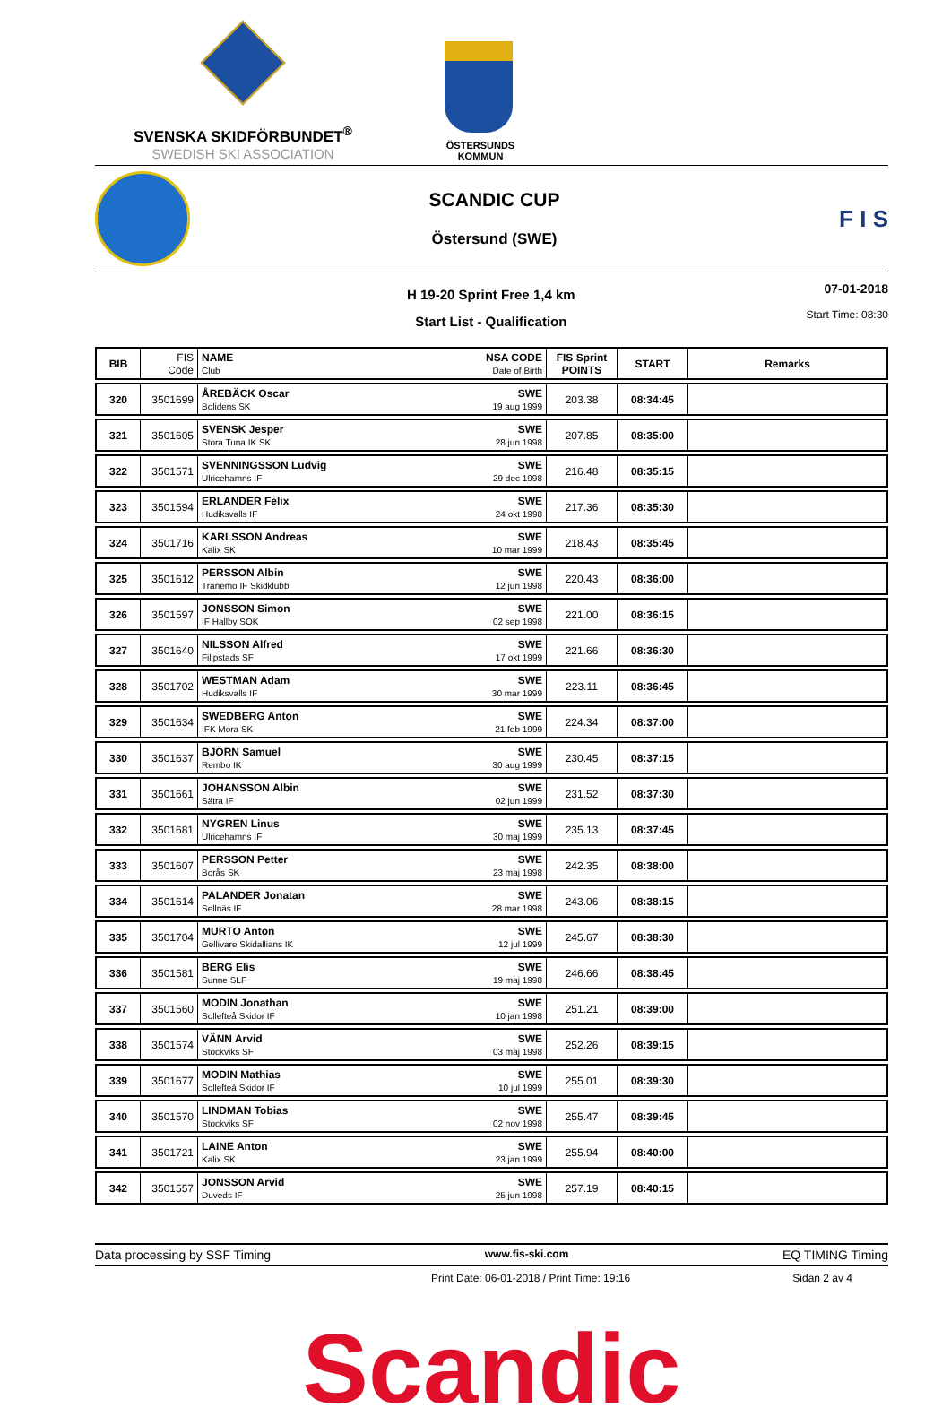SVENSKA SKIDFÖRBUNDET<sup>®</sup>
SWEDISH SKI ASSOCIATION
ÖSTERSUNDS
KOMMUN
SCANDIC CUP
Östersund (SWE)
F I S
H 19-20 Sprint Free 1,4 km
Start List - Qualification
07-01-2018
Start Time: 08:30
| BIB | FIS Code | NAME Club NSA CODE Date of Birth | FIS Sprint POINTS | START | Remarks |
| --- | --- | --- | --- | --- | --- |
| 320 | 3501699 | ÅREBÄCK Oscar Bolidens SK SWE 19 aug 1999 | 203.38 | 08:34:45 | |
| 321 | 3501605 | SVENSK Jesper Stora Tuna IK SK SWE 28 jun 1998 | 207.85 | 08:35:00 | |
| 322 | 3501571 | SVENNINGSSON Ludvig Ulricehamns IF SWE 29 dec 1998 | 216.48 | 08:35:15 | |
| 323 | 3501594 | ERLANDER Felix Hudiksvalls IF SWE 24 okt 1998 | 217.36 | 08:35:30 | |
| 324 | 3501716 | KARLSSON Andreas Kalix SK SWE 10 mar 1999 | 218.43 | 08:35:45 | |
| 325 | 3501612 | PERSSON Albin Tranemo IF Skidklubb SWE 12 jun 1998 | 220.43 | 08:36:00 | |
| 326 | 3501597 | JONSSON Simon IF Hallby SOK SWE 02 sep 1998 | 221.00 | 08:36:15 | |
| 327 | 3501640 | NILSSON Alfred Filipstads SF SWE 17 okt 1999 | 221.66 | 08:36:30 | |
| 328 | 3501702 | WESTMAN Adam Hudiksvalls IF SWE 30 mar 1999 | 223.11 | 08:36:45 | |
| 329 | 3501634 | SWEDBERG Anton IFK Mora SK SWE 21 feb 1999 | 224.34 | 08:37:00 | |
| 330 | 3501637 | BJÖRN Samuel Rembo IK SWE 30 aug 1999 | 230.45 | 08:37:15 | |
| 331 | 3501661 | JOHANSSON Albin Sätra IF SWE 02 jun 1999 | 231.52 | 08:37:30 | |
| 332 | 3501681 | NYGREN Linus Ulricehamns IF SWE 30 maj 1999 | 235.13 | 08:37:45 | |
| 333 | 3501607 | PERSSON Petter Borås SK SWE 23 maj 1998 | 242.35 | 08:38:00 | |
| 334 | 3501614 | PALANDER Jonatan Sellnäs IF SWE 28 mar 1998 | 243.06 | 08:38:15 | |
| 335 | 3501704 | MURTO Anton Gellivare Skidallians IK SWE 12 jul 1999 | 245.67 | 08:38:30 | |
| 336 | 3501581 | BERG Elis Sunne SLF SWE 19 maj 1998 | 246.66 | 08:38:45 | |
| 337 | 3501560 | MODIN Jonathan Sollefteå Skidor IF SWE 10 jan 1998 | 251.21 | 08:39:00 | |
| 338 | 3501574 | VÄNN Arvid Stockviks SF SWE 03 maj 1998 | 252.26 | 08:39:15 | |
| 339 | 3501677 | MODIN Mathias Sollefteå Skidor IF SWE 10 jul 1999 | 255.01 | 08:39:30 | |
| 340 | 3501570 | LINDMAN Tobias Stockviks SF SWE 02 nov 1998 | 255.47 | 08:39:45 | |
| 341 | 3501721 | LAINE Anton Kalix SK SWE 23 jan 1999 | 255.94 | 08:40:00 | |
| 342 | 3501557 | JONSSON Arvid Duveds IF SWE 25 jun 1998 | 257.19 | 08:40:15 | |
Data processing by SSF Timing www.fis-ski.com EQ TIMING Timing
Print Date: 06-01-2018 / Print Time: 19:16 Sidan 2 av 4
Scandic